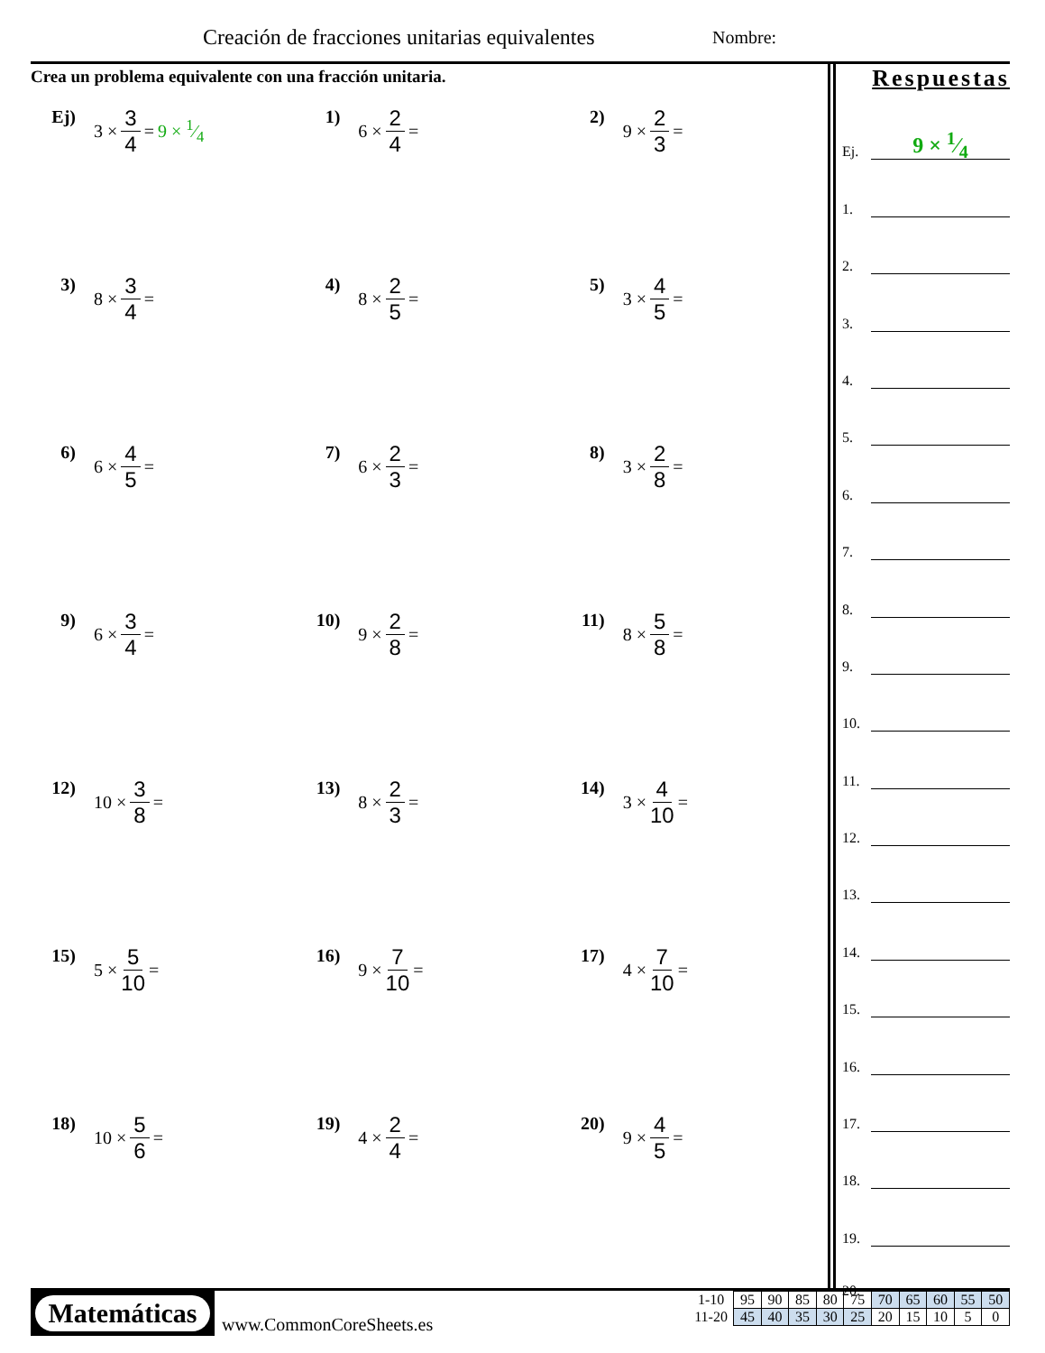Creación de fracciones unitarias equivalentes
Nombre:
Crea un problema equivalente con una fracción unitaria.
Ej)
3 × 3 4 = 9 × 1⁄4
1)
6 × 2 4 =
2)
9 × 2 3 =
3)
8 × 3 4 =
4)
8 × 2 5 =
5)
3 × 4 5 =
6)
6 × 4 5 =
7)
6 × 2 3 =
8)
3 × 2 8 =
9)
6 × 3 4 =
10)
9 × 2 8 =
11)
8 × 5 8 =
12)
10 × 3 8 =
13)
8 × 2 3 =
14)
3 × 4 10 =
15)
5 × 5 10 =
16)
9 × 7 10 =
17)
4 × 7 10 =
18)
10 × 5 6 =
19)
4 × 2 4 =
20)
9 × 4 5 =
Respuestas
Ej.
9 × 1⁄4
1.
2.
3.
4.
5.
6.
7.
8.
9.
10.
11.
12.
13.
14.
15.
16.
17.
18.
19.
20.
Matemáticas
www.CommonCoreSheets.es
| 1-10 | 95 | 90 | 85 | 80 | 75 | 70 | 65 | 60 | 55 | 50 |
| 11-20 | 45 | 40 | 35 | 30 | 25 | 20 | 15 | 10 | 5 | 0 |